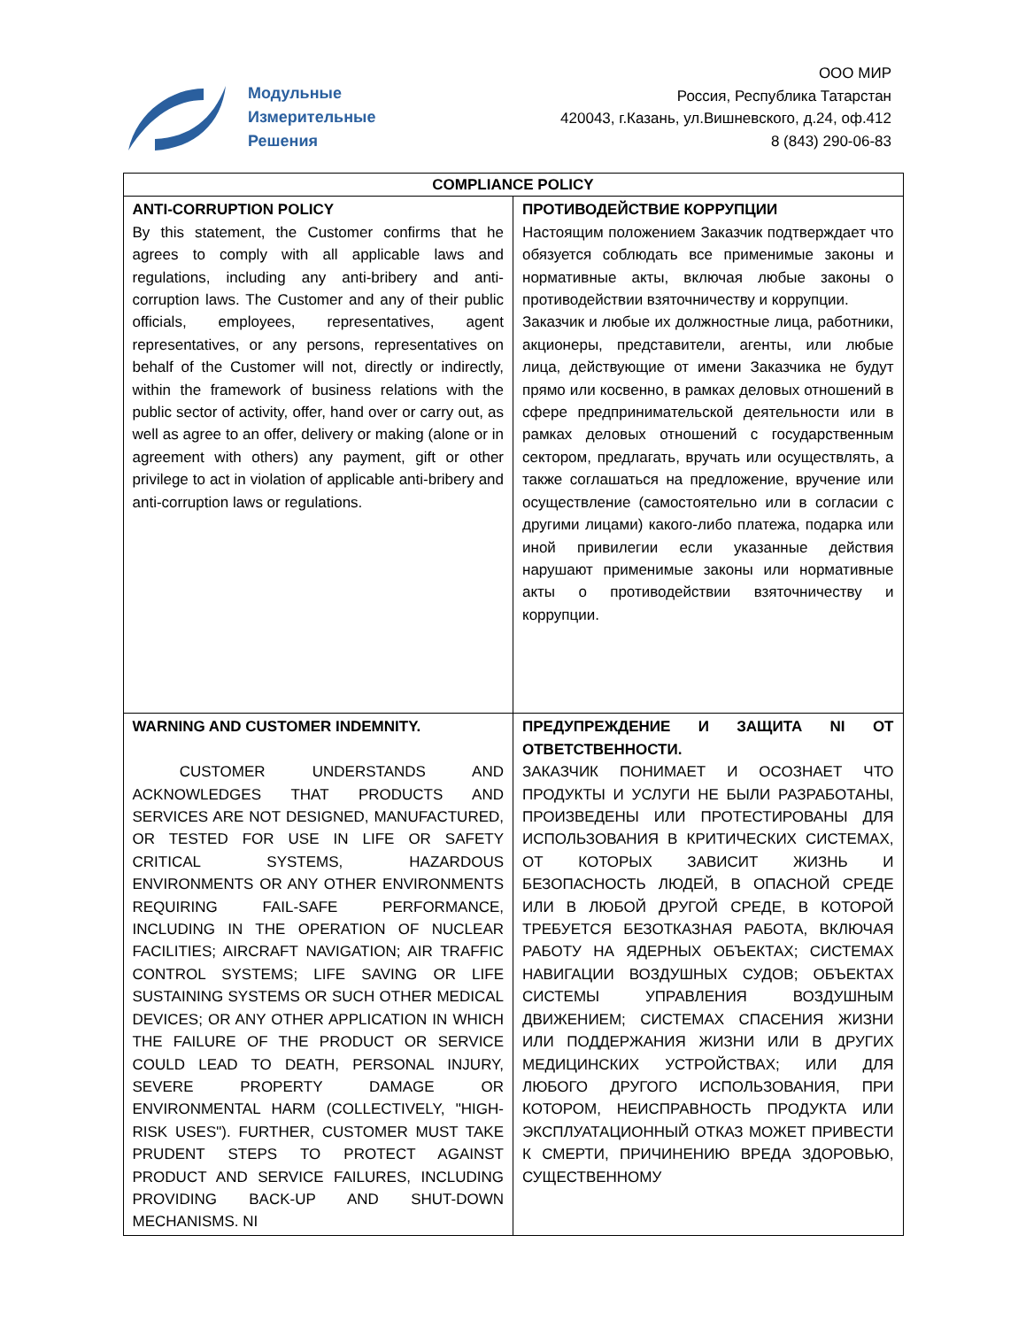Модульные
Измерительные
Решения
ООО МИР
Россия, Республика Татарстан
420043, г.Казань, ул.Вишневского, д.24, оф.412
8 (843) 290-06-83
| COMPLIANCE POLICY | |
| --- | --- |
| ANTI-CORRUPTION POLICY By this statement, the Customer confirms that he agrees to comply with all applicable laws and regulations, including any anti-bribery and anti-corruption laws. The Customer and any of their public officials, employees, representatives, agent representatives, or any persons, representatives on behalf of the Customer will not, directly or indirectly, within the framework of business relations with the public sector of activity, offer, hand over or carry out, as well as agree to an offer, delivery or making (alone or in agreement with others) any payment, gift or other privilege to act in violation of applicable anti-bribery and anti-corruption laws or regulations. | ПРОТИВОДЕЙСТВИЕ КОРРУПЦИИ Настоящим положением Заказчик подтверждает что обязуется соблюдать все применимые законы и нормативные акты, включая любые законы о противодействии взяточничеству и коррупции. Заказчик и любые их должностные лица, работники, акционеры, представители, агенты, или любые лица, действующие от имени Заказчика не будут прямо или косвенно, в рамках деловых отношений в сфере предпринимательской деятельности или в рамках деловых отношений с государственным сектором, предлагать, вручать или осуществлять, а также соглашаться на предложение, вручение или осуществление (самостоятельно или в согласии с другими лицами) какого-либо платежа, подарка или иной привилегии если указанные действия нарушают применимые законы или нормативные акты о противодействии взяточничеству и коррупции. |
| WARNING AND CUSTOMER INDEMNITY. CUSTOMER UNDERSTANDS AND ACKNOWLEDGES THAT PRODUCTS AND SERVICES ARE NOT DESIGNED, MANUFACTURED, OR TESTED FOR USE IN LIFE OR SAFETY CRITICAL SYSTEMS, HAZARDOUS ENVIRONMENTS OR ANY OTHER ENVIRONMENTS REQUIRING FAIL-SAFE PERFORMANCE, INCLUDING IN THE OPERATION OF NUCLEAR FACILITIES; AIRCRAFT NAVIGATION; AIR TRAFFIC CONTROL SYSTEMS; LIFE SAVING OR LIFE SUSTAINING SYSTEMS OR SUCH OTHER MEDICAL DEVICES; OR ANY OTHER APPLICATION IN WHICH THE FAILURE OF THE PRODUCT OR SERVICE COULD LEAD TO DEATH, PERSONAL INJURY, SEVERE PROPERTY DAMAGE OR ENVIRONMENTAL HARM (COLLECTIVELY, "HIGH-RISK USES"). FURTHER, CUSTOMER MUST TAKE PRUDENT STEPS TO PROTECT AGAINST PRODUCT AND SERVICE FAILURES, INCLUDING PROVIDING BACK-UP AND SHUT-DOWN MECHANISMS. NI | ПРЕДУПРЕЖДЕНИЕ И ЗАЩИТА NI ОТ ОТВЕТСТВЕННОСТИ. ЗАКАЗЧИК ПОНИМАЕТ И ОСОЗНАЕТ ЧТО ПРОДУКТЫ И УСЛУГИ НЕ БЫЛИ РАЗРАБОТАНЫ, ПРОИЗВЕДЕНЫ ИЛИ ПРОТЕСТИРОВАНЫ ДЛЯ ИСПОЛЬЗОВАНИЯ В КРИТИЧЕСКИХ СИСТЕМАХ, ОТ КОТОРЫХ ЗАВИСИТ ЖИЗНЬ И БЕЗОПАСНОСТЬ ЛЮДЕЙ, В ОПАСНОЙ СРЕДЕ ИЛИ В ЛЮБОЙ ДРУГОЙ СРЕДЕ, В КОТОРОЙ ТРЕБУЕТСЯ БЕЗОТКАЗНАЯ РАБОТА, ВКЛЮЧАЯ РАБОТУ НА ЯДЕРНЫХ ОБЪЕКТАХ; СИСТЕМАХ НАВИГАЦИИ ВОЗДУШНЫХ СУДОВ; ОБЪЕКТАХ СИСТЕМЫ УПРАВЛЕНИЯ ВОЗДУШНЫМ ДВИЖЕНИЕМ; СИСТЕМАХ СПАСЕНИЯ ЖИЗНИ ИЛИ ПОДДЕРЖАНИЯ ЖИЗНИ ИЛИ В ДРУГИХ МЕДИЦИНСКИХ УСТРОЙСТВАХ; ИЛИ ДЛЯ ЛЮБОГО ДРУГОГО ИСПОЛЬЗОВАНИЯ, ПРИ КОТОРОМ, НЕИСПРАВНОСТЬ ПРОДУКТА ИЛИ ЭКСПЛУАТАЦИОННЫЙ ОТКАЗ МОЖЕТ ПРИВЕСТИ К СМЕРТИ, ПРИЧИНЕНИЮ ВРЕДА ЗДОРОВЬЮ, СУЩЕСТВЕННОМУ |